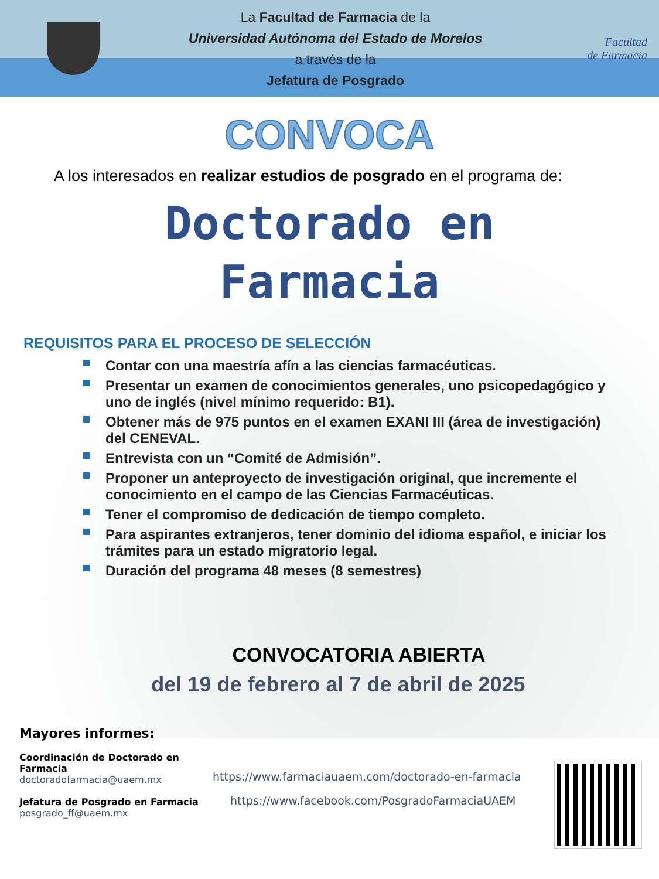La Facultad de Farmacia de la
Universidad Autónoma del Estado de Morelos
a través de la
Jefatura de Posgrado
Facultad
de Farmacia
CONVOCA
A los interesados en realizar estudios de posgrado en el programa de:
Doctorado en
Farmacia
REQUISITOS PARA EL PROCESO DE SELECCIÓN
Contar con una maestría afín a las ciencias farmacéuticas.
Presentar un examen de conocimientos generales, uno psicopedagógico y uno de inglés (nivel mínimo requerido: B1).
Obtener más de 975 puntos en el examen EXANI III (área de investigación) del CENEVAL.
Entrevista con un “Comité de Admisión”.
Proponer un anteproyecto de investigación original, que incremente el conocimiento en el campo de las Ciencias Farmacéuticas.
Tener el compromiso de dedicación de tiempo completo.
Para aspirantes extranjeros, tener dominio del idioma español, e iniciar los trámites para un estado migratorio legal.
Duración del programa 48 meses (8 semestres)
CONVOCATORIA ABIERTA
del 19 de febrero al 7 de abril de 2025
Mayores informes:
Coordinación de Doctorado en Farmacia
doctoradofarmacia@uaem.mx
Jefatura de Posgrado en Farmacia
posgrado_ff@uaem.mx
https://www.farmaciauaem.com/doctorado-en-farmacia
https://www.facebook.com/PosgradoFarmaciaUAEM